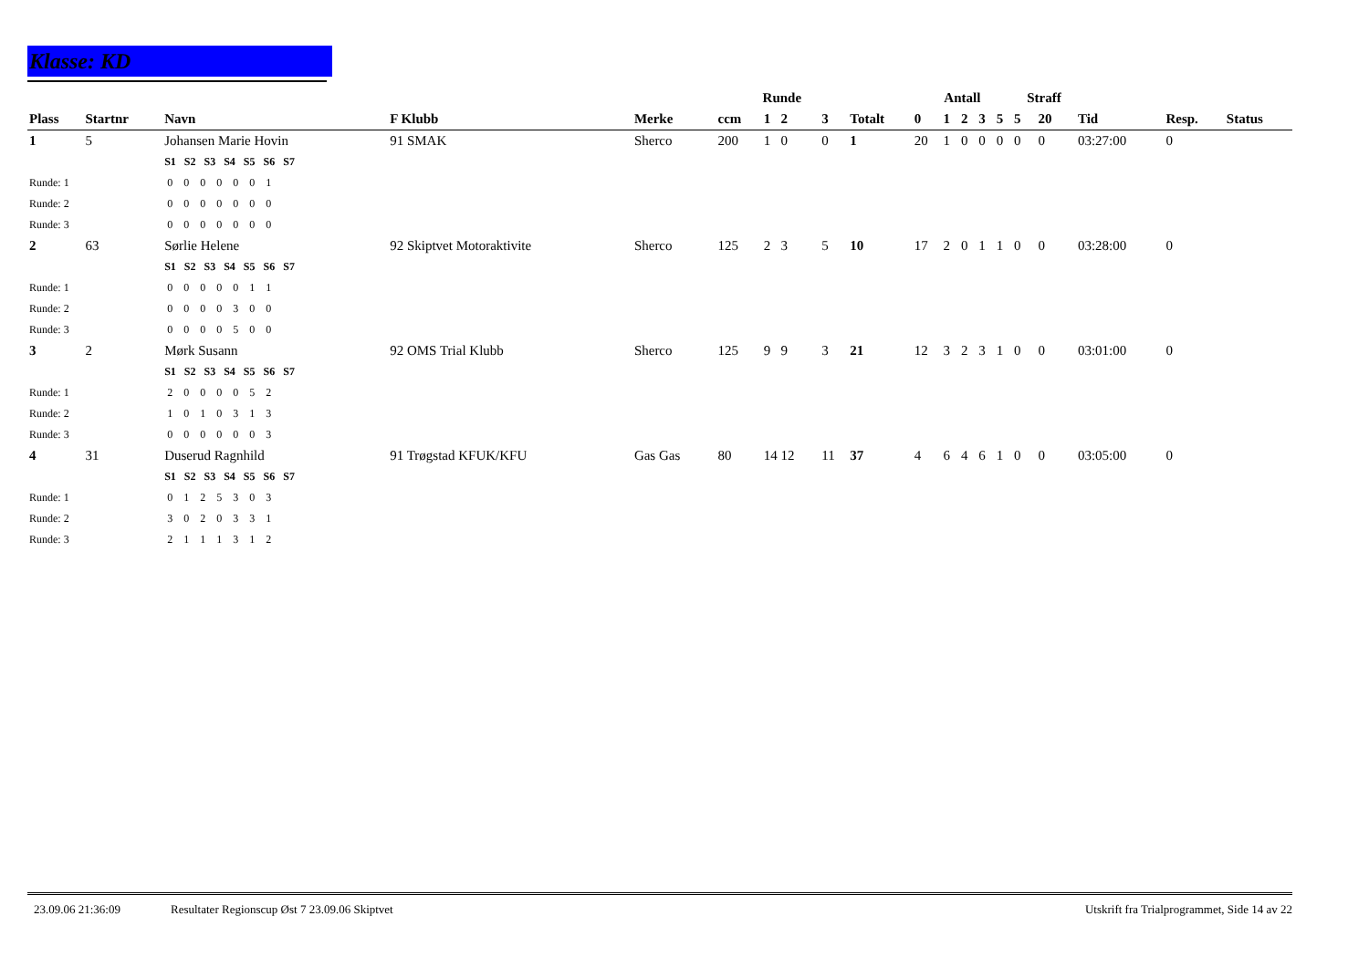Klasse: KD
| | | | | | Runde | | | | Antall | | | | | Straff | | | | |
| --- | --- | --- | --- | --- | --- | --- | --- | --- | --- | --- | --- | --- | --- | --- | --- | --- | --- | --- |
| Plass | Startnr | Navn | F Klubb | Merke | ccm | 1 2 | 3 | Totalt | 0 | 1 | 2 | 3 | 5 | 5 | 20 | Tid | Resp. | Status |
| 1 | 5 | Johansen Marie Hovin | 91 SMAK | Sherco | 200 | 1 0 | 0 | 1 | 20 | 1 | 0 | 0 | 0 | 0 | 0 | 03:27:00 | 0 | |
| | | S1 S2 S3 S4 S5 S6 S7 | | | | | | | | | | | | | | | | |
| Runde: 1 | | 0 0 0 0 0 0 1 | | | | | | | | | | | | | | | | |
| Runde: 2 | | 0 0 0 0 0 0 0 | | | | | | | | | | | | | | | | |
| Runde: 3 | | 0 0 0 0 0 0 0 | | | | | | | | | | | | | | | | |
| 2 | 63 | Sørlie Helene | 92 Skiptvet Motoraktivite | Sherco | 125 | 2 3 | 5 | 10 | 17 | 2 | 0 | 1 | 1 | 0 | 0 | 03:28:00 | 0 | |
| | | S1 S2 S3 S4 S5 S6 S7 | | | | | | | | | | | | | | | | |
| Runde: 1 | | 0 0 0 0 0 1 1 | | | | | | | | | | | | | | | | |
| Runde: 2 | | 0 0 0 0 3 0 0 | | | | | | | | | | | | | | | | |
| Runde: 3 | | 0 0 0 0 5 0 0 | | | | | | | | | | | | | | | | |
| 3 | 2 | Mørk Susann | 92 OMS Trial Klubb | Sherco | 125 | 9 9 | 3 | 21 | 12 | 3 | 2 | 3 | 1 | 0 | 0 | 03:01:00 | 0 | |
| | | S1 S2 S3 S4 S5 S6 S7 | | | | | | | | | | | | | | | | |
| Runde: 1 | | 2 0 0 0 0 5 2 | | | | | | | | | | | | | | | | |
| Runde: 2 | | 1 0 1 0 3 1 3 | | | | | | | | | | | | | | | | |
| Runde: 3 | | 0 0 0 0 0 0 3 | | | | | | | | | | | | | | | | |
| 4 | 31 | Duserud Ragnhild | 91 Trøgstad KFUK/KFU | Gas Gas | 80 | 14 12 | 11 | 37 | 4 | 6 | 4 | 6 | 1 | 0 | 0 | 03:05:00 | 0 | |
| | | S1 S2 S3 S4 S5 S6 S7 | | | | | | | | | | | | | | | | |
| Runde: 1 | | 0 1 2 5 3 0 3 | | | | | | | | | | | | | | | | |
| Runde: 2 | | 3 0 2 0 3 3 1 | | | | | | | | | | | | | | | | |
| Runde: 3 | | 2 1 1 1 3 1 2 | | | | | | | | | | | | | | | | |
23.09.06 21:36:09 Resultater Regionscup Øst 7 23.09.06 Skiptvet Utskrift fra Trialprogrammet, Side 14 av 22